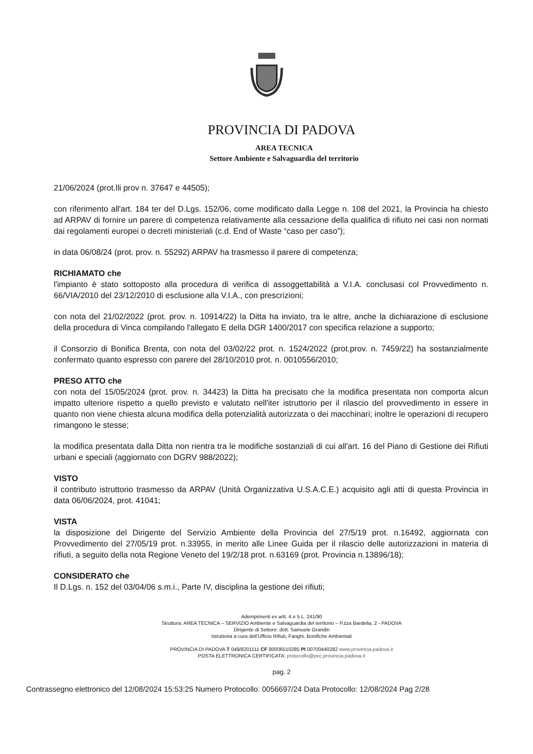PROVINCIA DI PADOVA
AREA TECNICA
Settore Ambiente e Salvaguardia del territorio
21/06/2024 (prot.lli prov n. 37647 e 44505);
con riferimento all'art. 184 ter del D.Lgs. 152/06, come modificato dalla Legge n. 108 del 2021, la Provincia ha chiesto ad ARPAV di fornire un parere di competenza relativamente alla cessazione della qualifica di rifiuto nei casi non normati dai regolamenti europei o decreti ministeriali (c.d. End of Waste “caso per caso”);
in data 06/08/24 (prot. prov. n. 55292) ARPAV ha trasmesso il parere di competenza;
RICHIAMATO che
l'impianto è stato sottoposto alla procedura di verifica di assoggettabilità a V.I.A. conclusasi col Provvedimento n. 66/VIA/2010 del 23/12/2010 di esclusione alla V.I.A., con prescrizioni;
con nota del 21/02/2022 (prot. prov. n. 10914/22) la Ditta ha inviato, tra le altre, anche la dichiarazione di esclusione della procedura di Vinca compilando l'allegato E della DGR 1400/2017 con specifica relazione a supporto;
il Consorzio di Bonifica Brenta, con nota del 03/02/22 prot. n. 1524/2022 (prot.prov. n. 7459/22) ha sostanzialmente confermato quanto espresso con parere del 28/10/2010 prot. n. 0010556/2010;
PRESO ATTO che
con nota del 15/05/2024 (prot. prov. n. 34423) la Ditta ha precisato che la modifica presentata non comporta alcun impatto ulteriore rispetto a quello previsto e valutato nell'iter istruttorio per il rilascio del provvedimento in essere in quanto non viene chiesta alcuna modifica della potenzialità autorizzata o dei macchinari; inoltre le operazioni di recupero rimangono le stesse;
la modifica presentata dalla Ditta non rientra tra le modifiche sostanziali di cui all'art. 16 del Piano di Gestione dei Rifiuti urbani e speciali (aggiornato con DGRV 988/2022);
VISTO
il contributo istruttorio trasmesso da ARPAV (Unità Organizzativa U.S.A.C.E.) acquisito agli atti di questa Provincia in data 06/06/2024, prot. 41041;
VISTA
la disposizione del Dirigente del Servizio Ambiente della Provincia del 27/5/19 prot. n.16492, aggiornata con Provvedimento del 27/05/19 prot. n.33955, in merito alle Linee Guida per il rilascio delle autorizzazioni in materia di rifiuti, a seguito della nota Regione Veneto del 19/2/18 prot. n.63169 (prot. Provincia n.13896/18);
CONSIDERATO che
Il D.Lgs. n. 152 del 03/04/06 s.m.i., Parte IV, disciplina la gestione dei rifiuti;
Adempimenti ex artt. 4 e 5 L. 241/90
Struttura: AREA TECNICA – SERVIZIO Ambiente e Salvaguardia del territorio – P.zza Bardella, 2 - PADOVA
Dirigente di Settore: dott. Samuele Grandin
Istruttoria a cura dell'Ufficio Rifiuti, Fanghi, Bonifiche Ambientali
PROVINCIA DI PADOVA T 049/8201111 CF 80006510285 PI 00700440282 www.provincia.padova.it
POSTA ELETTRONICA CERTIFICATA: protocollo@pec.provincia.padova.it
pag. 2
Contrassegno elettronico del 12/08/2024 15:53:25 Numero Protocollo: 0056697/24 Data Protocollo: 12/08/2024 Pag 2/28